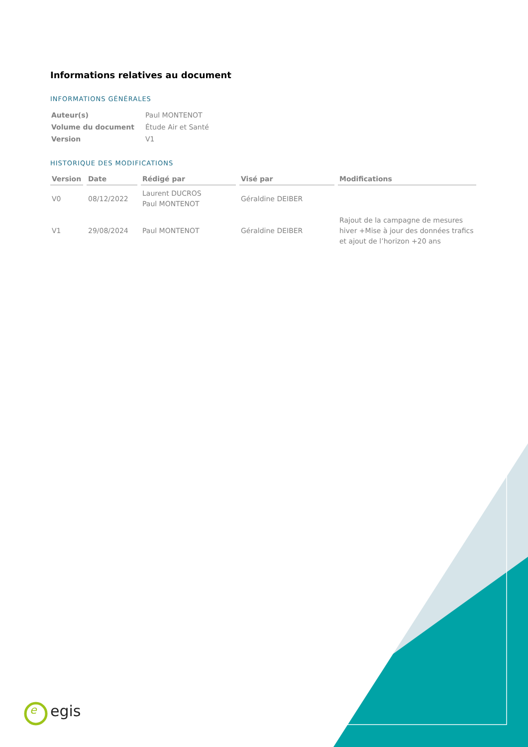Informations relatives au document
INFORMATIONS GÉNÉRALES
| Auteur(s) | Paul MONTENOT |
| Volume du document | Étude Air et Santé |
| Version | V1 |
HISTORIQUE DES MODIFICATIONS
| Version | Date | Rédigé par | Visé par | Modifications |
| --- | --- | --- | --- | --- |
| V0 | 08/12/2022 | Laurent DUCROS Paul MONTENOT | Géraldine DEIBER | |
| V1 | 29/08/2024 | Paul MONTENOT | Géraldine DEIBER | Rajout de la campagne de mesures hiver +Mise à jour des données trafics et ajout de l’horizon +20 ans |
e egis